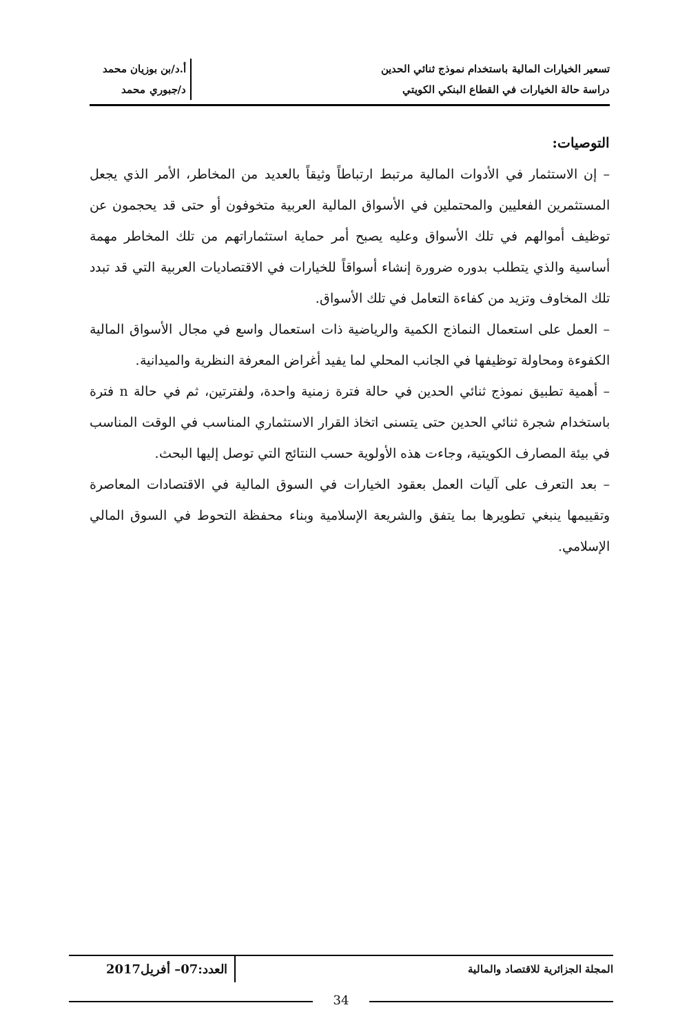تسعير الخيارات المالية باستخدام نموذج ثنائي الحدين
دراسة حالة الخيارات في القطاع البنكي الكويتي
أ.د/بن بوزيان محمد
د/جبوري محمد
التوصيات:
– إن الاستثمار في الأدوات المالية مرتبط ارتباطاً وثيقاً بالعديد من المخاطر، الأمر الذي يجعل المستثمرين الفعليين والمحتملين في الأسواق المالية العربية متخوفون أو حتى قد يحجمون عن توظيف أموالهم في تلك الأسواق وعليه يصبح أمر حماية استثماراتهم من تلك المخاطر مهمة أساسية والذي يتطلب بدوره ضرورة إنشاء أسواقاً للخيارات في الاقتصاديات العربية التي قد تبدد تلك المخاوف وتزيد من كفاءة التعامل في تلك الأسواق.
– العمل على استعمال النماذج الكمية والرياضية ذات استعمال واسع في مجال الأسواق المالية الكفوءة ومحاولة توظيفها في الجانب المحلي لما يفيد أغراض المعرفة النظرية والميدانية.
– أهمية تطبيق نموذج ثنائي الحدين في حالة فترة زمنية واحدة، ولفترتين، ثم في حالة n فترة باستخدام شجرة ثنائي الحدين حتى يتسنى اتخاذ القرار الاستثماري المناسب في الوقت المناسب في بيئة المصارف الكويتية، وجاءت هذه الأولوية حسب النتائج التي توصل إليها البحث.
– بعد التعرف على آليات العمل بعقود الخيارات في السوق المالية في الاقتصادات المعاصرة وتقييمها ينبغي تطويرها بما يتفق والشريعة الإسلامية وبناء محفظة التحوط في السوق المالي الإسلامي.
المجلة الجزائرية للاقتصاد والمالية
العدد:07– أفريل2017
34